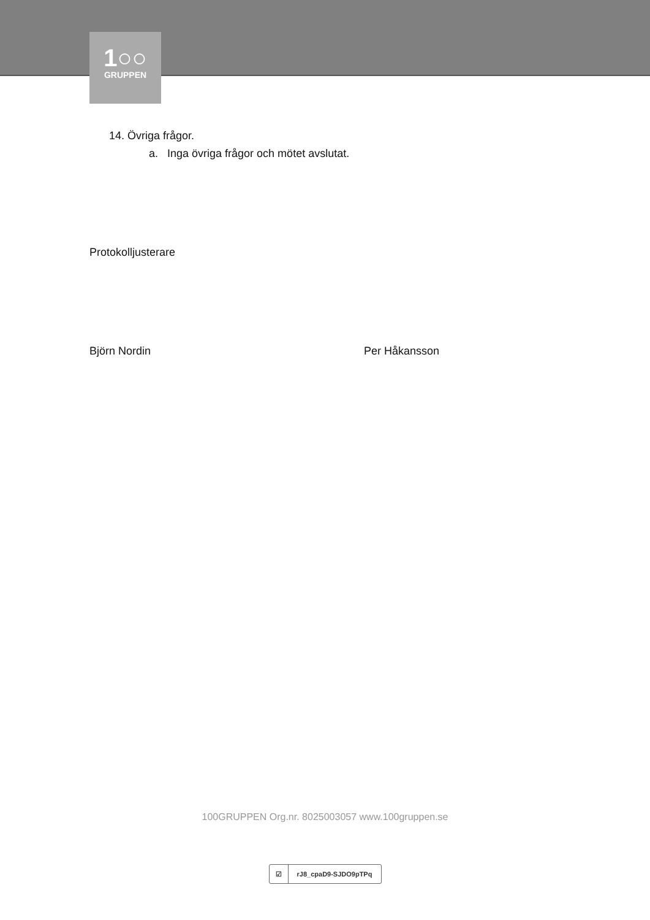1○○
GRUPPEN
14. Övriga frågor.
a. Inga övriga frågor och mötet avslutat.
Protokolljusterare
Björn Nordin Per Håkansson
100GRUPPEN Org.nr. 8025003057 www.100gruppen.se
☑ rJ8_cpaD9-SJDO9pTPq